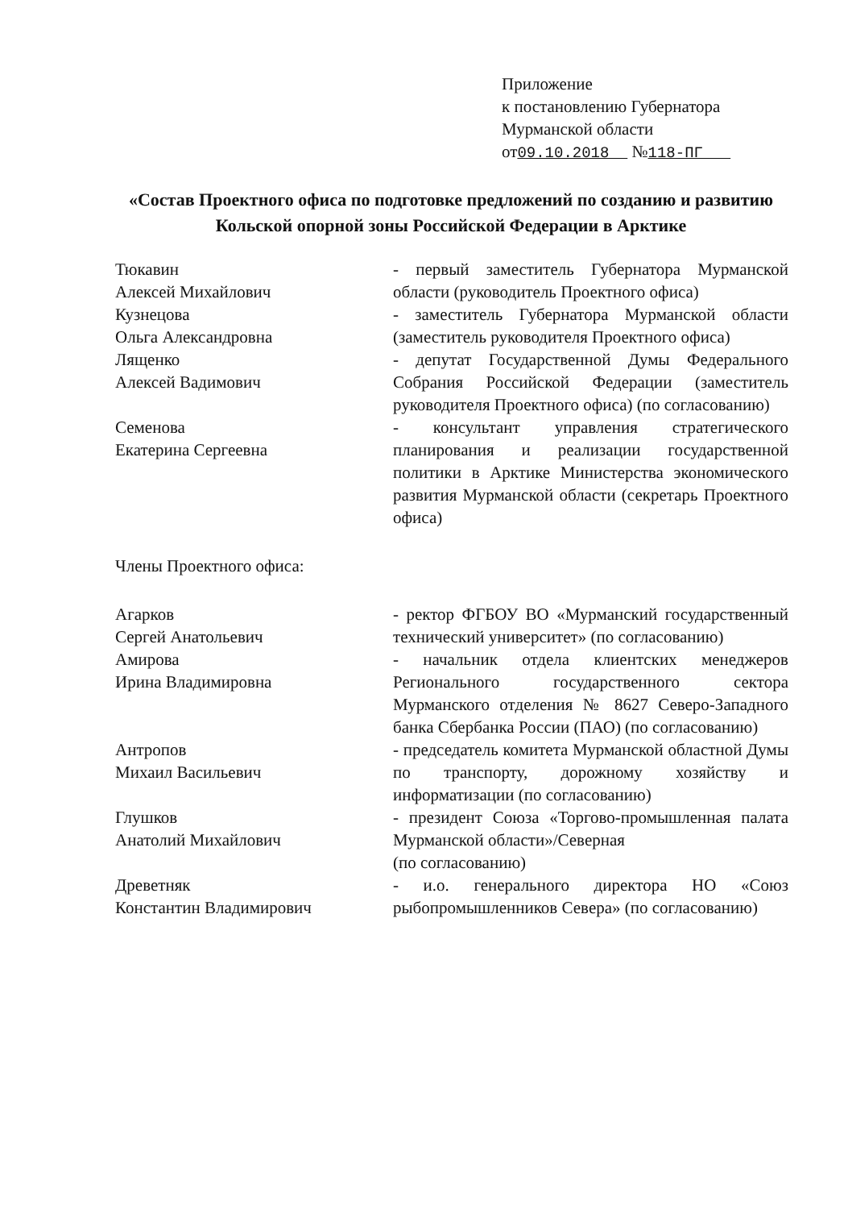Приложение
к постановлению Губернатора
Мурманской области
от09.10.2018 №118-ПГ
«Состав Проектного офиса по подготовке предложений по созданию и развитию Кольской опорной зоны Российской Федерации в Арктике
Тюкавин
Алексей Михайлович
- первый заместитель Губернатора Мурманской области (руководитель Проектного офиса)
Кузнецова
Ольга Александровна
- заместитель Губернатора Мурманской области (заместитель руководителя Проектного офиса)
Лященко
Алексей Вадимович
- депутат Государственной Думы Федерального Собрания Российской Федерации (заместитель руководителя Проектного офиса) (по согласованию)
Семенова
Екатерина Сергеевна
- консультант управления стратегического планирования и реализации государственной политики в Арктике Министерства экономического развития Мурманской области (секретарь Проектного офиса)
Члены Проектного офиса:
Агарков
Сергей Анатольевич
- ректор ФГБОУ ВО «Мурманский государственный технический университет» (по согласованию)
Амирова
Ирина Владимировна
- начальник отдела клиентских менеджеров Регионального государственного сектора Мурманского отделения № 8627 Северо-Западного банка Сбербанка России (ПАО) (по согласованию)
Антропов
Михаил Васильевич
- председатель комитета Мурманской областной Думы по транспорту, дорожному хозяйству и информатизации (по согласованию)
Глушков
Анатолий Михайлович
- президент Союза «Торгово-промышленная палата Мурманской области»/Северная
(по согласованию)
Древетняк
Константин Владимирович
- и.о. генерального директора НО «Союз рыбопромышленников Севера» (по согласованию)